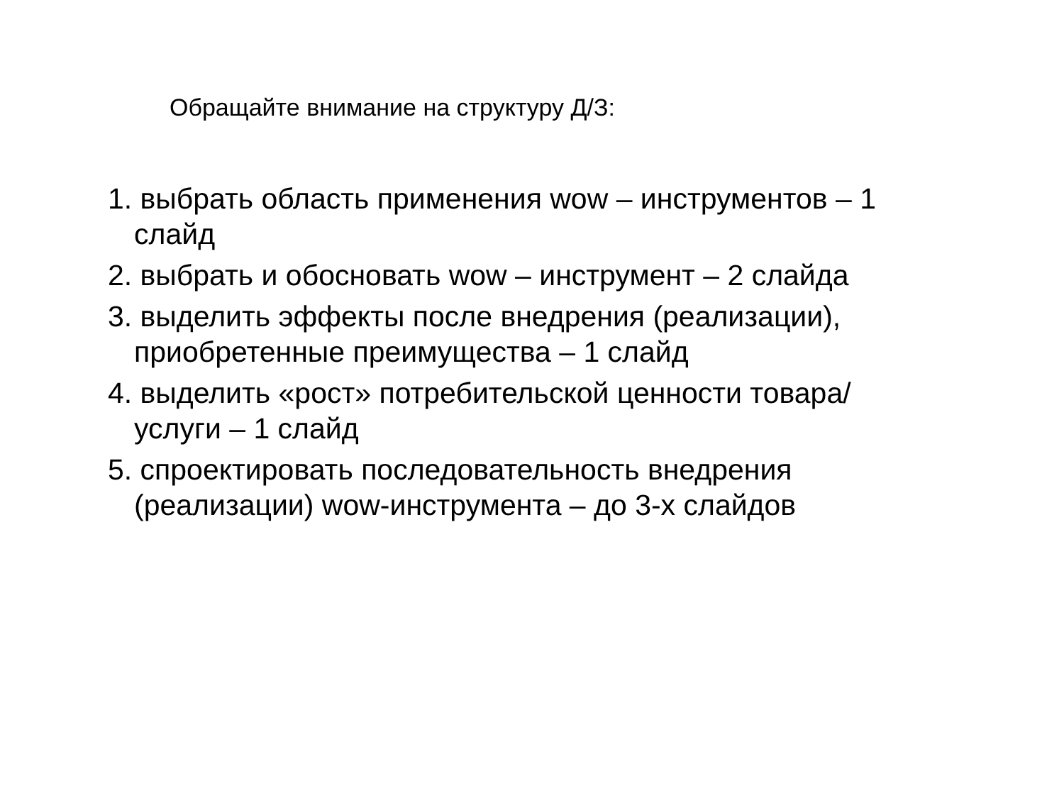Обращайте внимание на структуру Д/З:
1. выбрать область применения wow – инструментов – 1 слайд
2. выбрать и обосновать wow – инструмент – 2 слайда
3. выделить эффекты после внедрения (реализации), приобретенные преимущества – 1 слайд
4. выделить «рост» потребительской ценности товара/услуги – 1 слайд
5. спроектировать последовательность внедрения (реализации) wow-инструмента – до 3-х слайдов